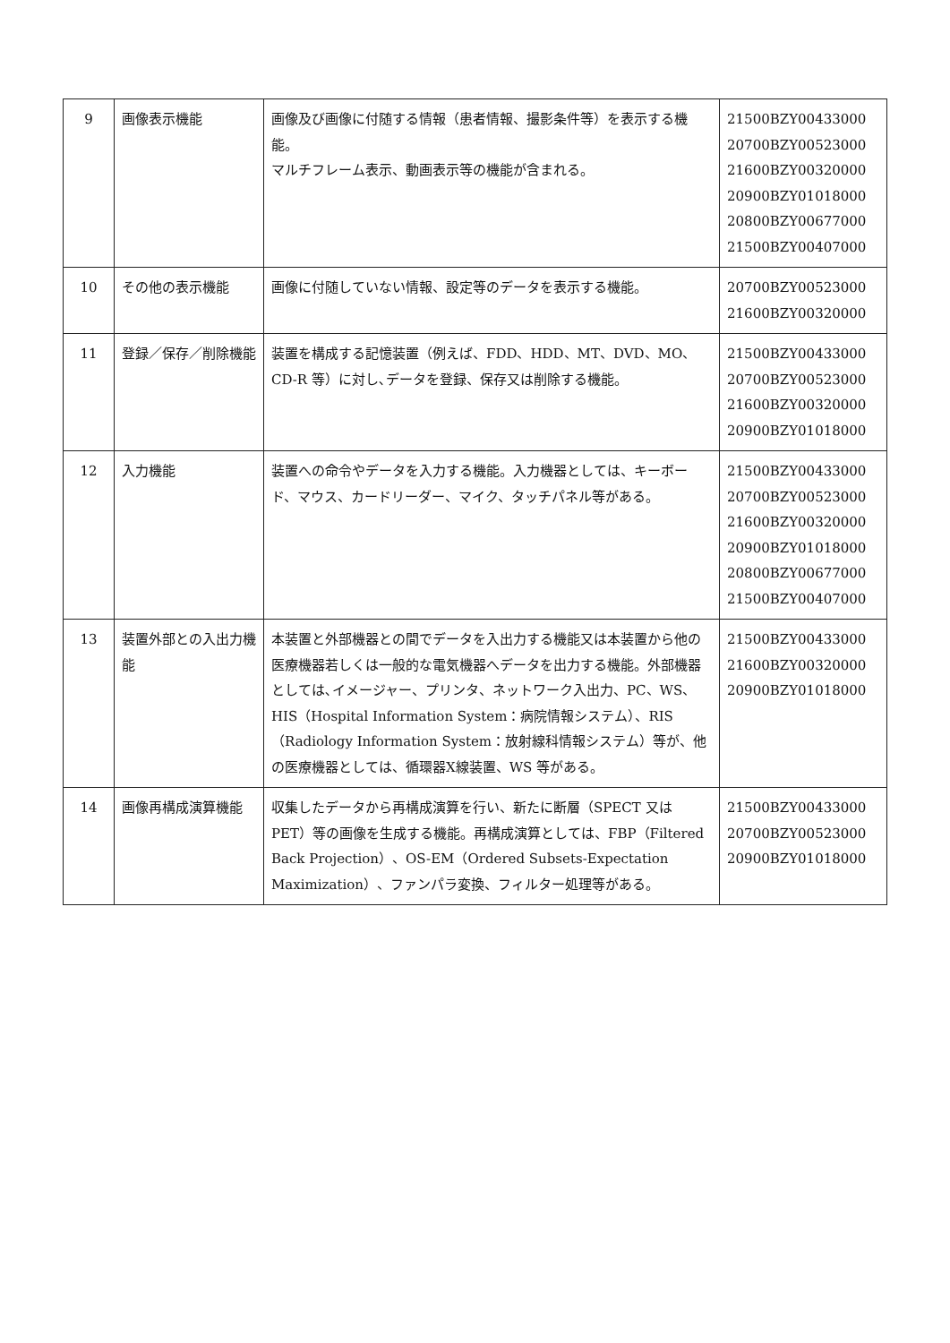| 9 | 画像表示機能 | 画像及び画像に付随する情報（患者情報、撮影条件等）を表示する機能。 マルチフレーム表示、動画表示等の機能が含まれる。 | 21500BZY00433000 20700BZY00523000 21600BZY00320000 20900BZY01018000 20800BZY00677000 21500BZY00407000 |
| 10 | その他の表示機能 | 画像に付随していない情報、設定等のデータを表示する機能。 | 20700BZY00523000 21600BZY00320000 |
| 11 | 登録／保存／削除機能 | 装置を構成する記憶装置（例えば、FDD、HDD、MT、DVD、MO、CD-R 等）に対し､データを登録、保存又は削除する機能。 | 21500BZY00433000 20700BZY00523000 21600BZY00320000 20900BZY01018000 |
| 12 | 入力機能 | 装置への命令やデータを入力する機能。入力機器としては、キーボード、マウス、カードリーダー、マイク、タッチパネル等がある。 | 21500BZY00433000 20700BZY00523000 21600BZY00320000 20900BZY01018000 20800BZY00677000 21500BZY00407000 |
| 13 | 装置外部との入出力機能 | 本装置と外部機器との間でデータを入出力する機能又は本装置から他の医療機器若しくは一般的な電気機器へデータを出力する機能。外部機器としては､イメージャー、プリンタ、ネットワーク入出力、PC、WS、HIS（Hospital Information System：病院情報システム）、RIS（Radiology Information System：放射線科情報システム）等が、他の医療機器としては、循環器X線装置、WS 等がある。 | 21500BZY00433000 21600BZY00320000 20900BZY01018000 |
| 14 | 画像再構成演算機能 | 収集したデータから再構成演算を行い、新たに断層（SPECT 又は PET）等の画像を生成する機能。再構成演算としては、FBP（Filtered Back Projection）、OS-EM（Ordered Subsets-Expectation Maximization）、ファンパラ変換、フィルター処理等がある。 | 21500BZY00433000 20700BZY00523000 20900BZY01018000 |